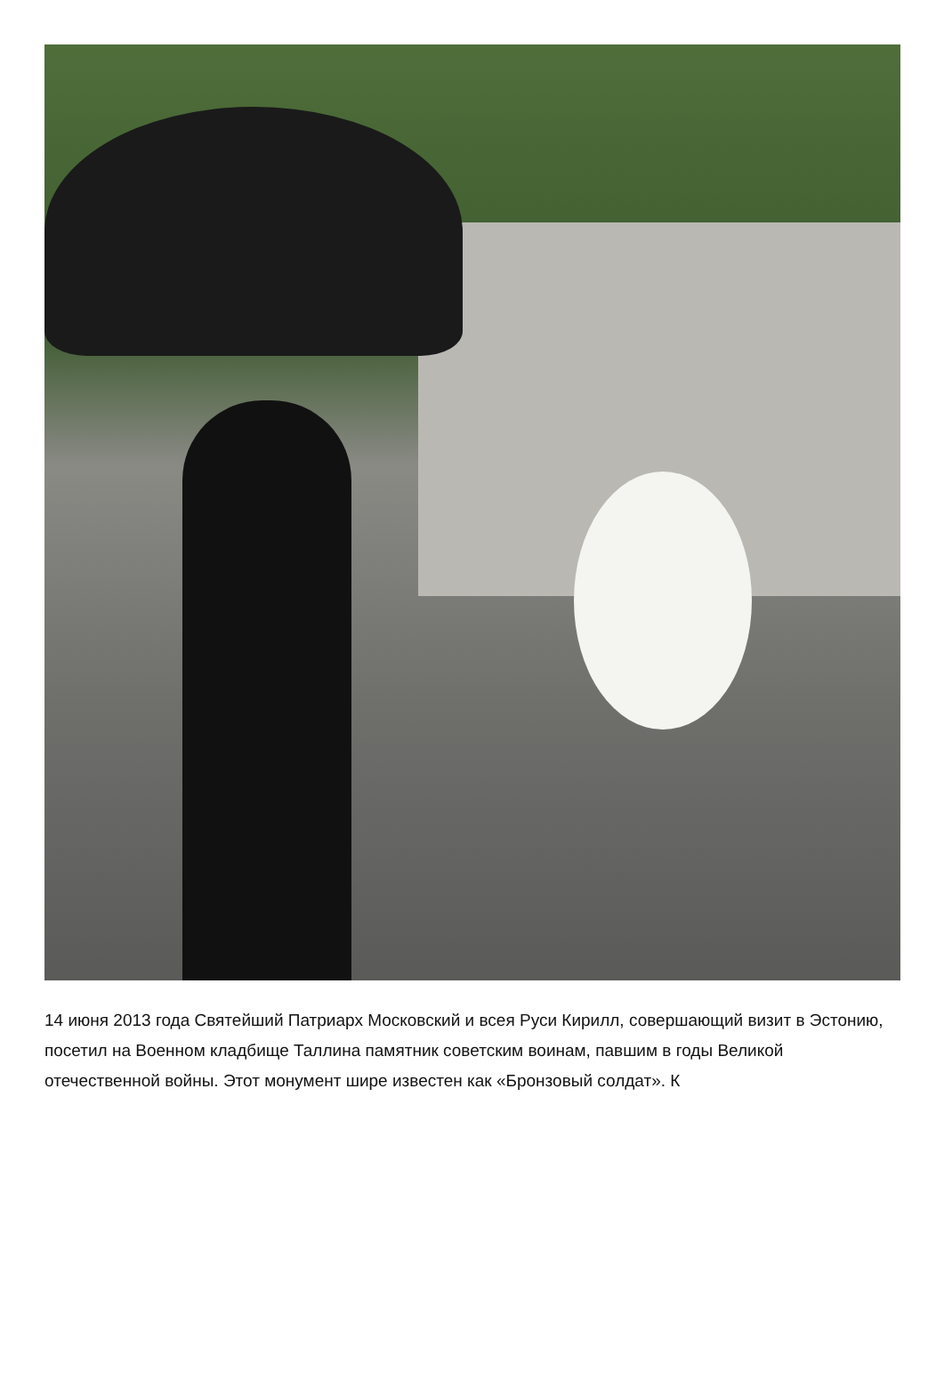14 июня 2013 года Святейший Патриарх Московский и всея Руси Кирилл, совершающий визит в Эстонию, посетил на Военном кладбище Таллина памятник советским воинам, павшим в годы Великой отечественной войны. Этот монумент шире известен как «Бронзовый солдат». К